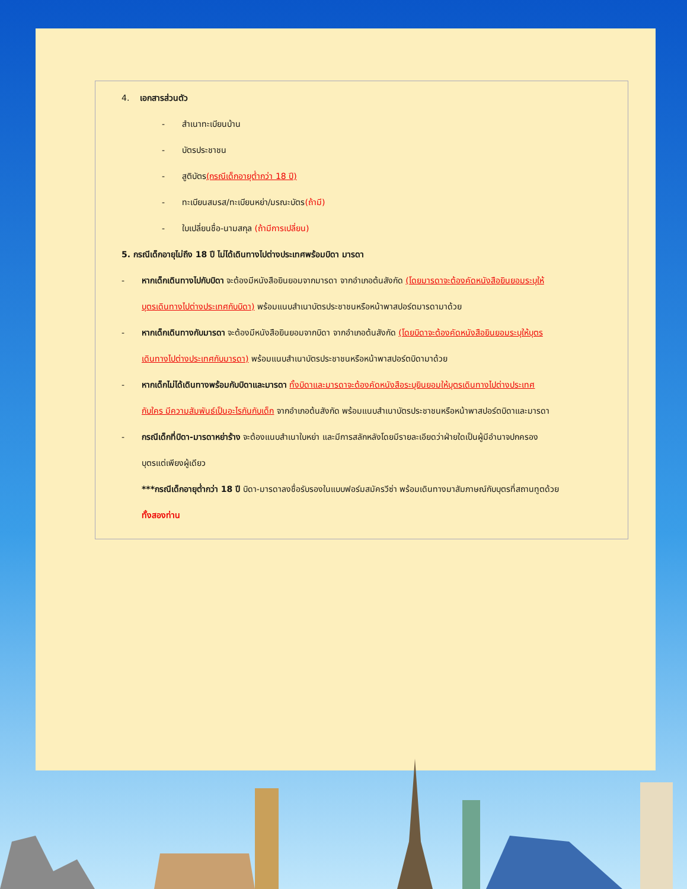4. เอกสารส่วนตัว
- สำเนาทะเบียนบ้าน
- บัตรประชาชน
- สูติบัตร(กรณีเด็กอายุต่ำกว่า 18 ปี)
- ทะเบียนสมรส/ทะเบียนหย่า/มรณะบัตร(ถ้ามี)
- ใบเปลี่ยนชื่อ-นามสกุล (ถ้ามีการเปลี่ยน)
5. กรณีเด็กอายุไม่ถึง 18 ปี ไม่ได้เดินทางไปต่างประเทศพร้อมบิดา มารดา
- หากเด็กเดินทางไปกับบิดา จะต้องมีหนังสือยินยอมจากมารดา จากอำเภอต้นสังกัด (โดยมารดาจะต้องคัดหนังสือยินยอมระบุให้
บุตรเดินทางไปต่างประเทศกับบิดา) พร้อมแนบสำเนาบัตรประชาชนหรือหน้าพาสปอร์ตมารดามาด้วย
- หากเด็กเดินทางกับมารดา จะต้องมีหนังสือยินยอมจากบิดา จากอำเภอต้นสังกัด (โดยบิดาจะต้องคัดหนังสือยินยอมระบุให้บุตร
เดินทางไปต่างประเทศกับมารดา) พร้อมแนบสำเนาบัตรประชาชนหรือหน้าพาสปอร์ตบิดามาด้วย
- หากเด็กไม่ได้เดินทางพร้อมกับบิดาและมารดา ทั้งบิดาและมารดาจะต้องคัดหนังสือระบุยินยอมให้บุตรเดินทางไปต่างประเทศ
กับใคร มีความสัมพันธ์เป็นอะไรกันกับเด็ก จากอำเภอต้นสังกัด พร้อมแนบสำเนาบัตรประชาชนหรือหน้าพาสปอร์ตบิดาและมารดา
- กรณีเด็กที่บิดา-มารดาหย่าร้าง จะต้องแนบสำเนาใบหย่า และมีการสลักหลังโดยมีรายละเอียดว่าฝ่ายใดเป็นผู้มีอำนาจปกครอง
บุตรแต่เพียงผู้เดียว
***กรณีเด็กอายุต่ำกว่า 18 ปี บิดา-มารดาลงชื่อรับรองในแบบฟอร์มสมัครวีซ่า พร้อมเดินทางมาสัมภาษณ์กับบุตรที่สถานทูตด้วย
ทั้งสองท่าน